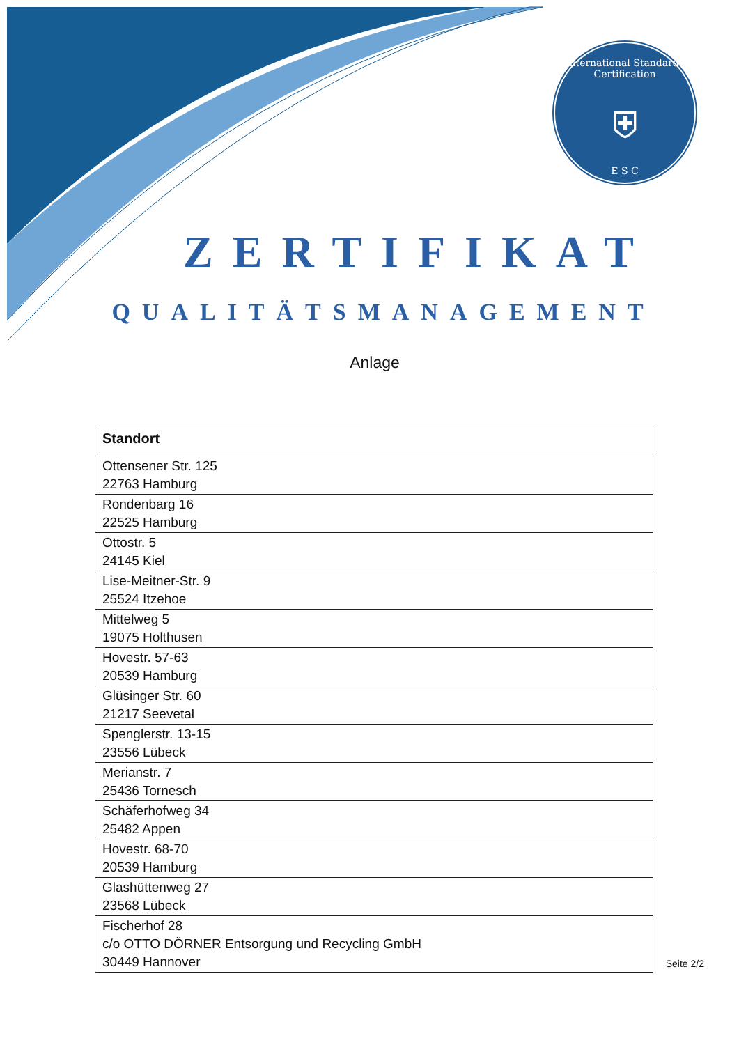International Standards Certification
⛨
E S C
ZERTIFIKAT
QUALITÄTSMANAGEMENT
Anlage
| Standort |
| --- |
| Ottensener Str. 125 22763 Hamburg |
| Rondenbarg 16 22525 Hamburg |
| Ottostr. 5 24145 Kiel |
| Lise-Meitner-Str. 9 25524 Itzehoe |
| Mittelweg 5 19075 Holthusen |
| Hovestr. 57-63 20539 Hamburg |
| Glüsinger Str. 60 21217 Seevetal |
| Spenglerstr. 13-15 23556 Lübeck |
| Merianstr. 7 25436 Tornesch |
| Schäferhofweg 34 25482 Appen |
| Hovestr. 68-70 20539 Hamburg |
| Glashüttenweg 27 23568 Lübeck |
| Fischerhof 28 c/o OTTO DÖRNER Entsorgung und Recycling GmbH 30449 Hannover |
Seite 2/2